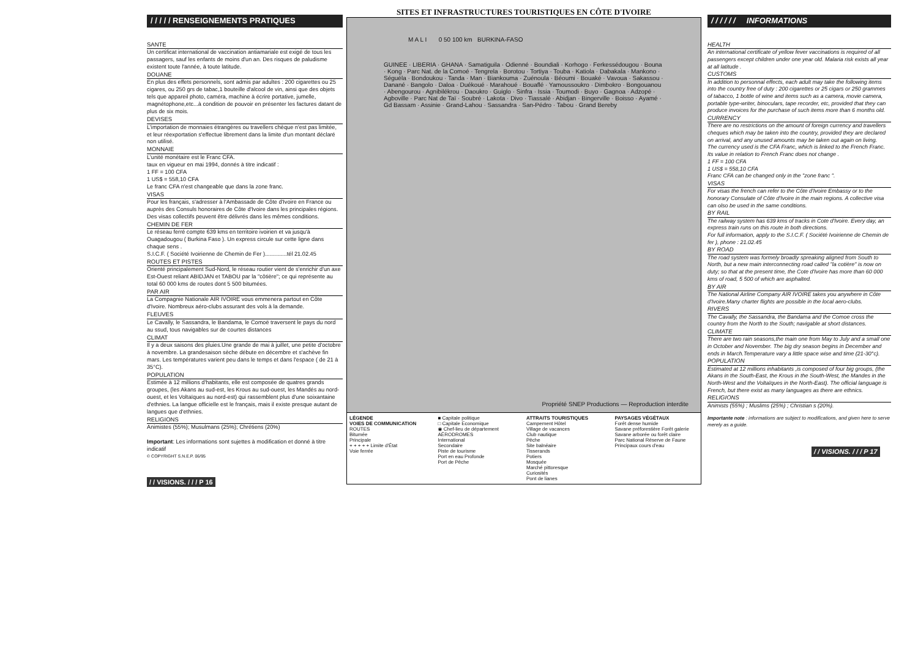/ / / / / RENSEIGNEMENTS PRATIQUES
SANTE
Un certificat international de vaccination antiamariale est exigé de tous les passagers, sauf les enfants de moins d'un an. Des risques de paludisme existent toute l'année, à toute latitude.
DOUANE
En plus des effets personnels, sont admis par adultes : 200 cigarettes ou 25 cigares, ou 250 grs de tabac,1 bouteille d'alcool de vin, ainsi que des objets tels que appareil photo, caméra, machine à écrire portative, jumelle, magnétophone,etc...à condition de pouvoir en présenter les factures datant de plus de six mois.
DEVISES
L'importation de monnaies étrangères ou travellers chèque n'est pas limitée, et leur réexportation s'effectue librement dans la limite d'un montant déclaré non utilisé.
MONNAIE
L'unité monétaire est le Franc CFA.
taux en vigueur en mai 1994, donnés à titre indicatif :
1 FF = 100 CFA
1 US$ = 558,10 CFA
Le franc CFA n'est changeable que dans la zone franc.
VISAS
Pour les français, s'adresser à l'Ambassade de Côte d'Ivoire en France ou auprès des Consuls honoraires de Côte d'Ivoire dans les principales régions. Des visas collectifs peuvent être délivrés dans les mêmes conditions.
CHEMIN DE FER
Le réseau ferré compte 639 kms en territoire ivoirien et va jusqu'à Ouagadougou ( Burkina Faso ). Un express circule sur cette ligne dans chaque sens .
S.I.C.F. ( Société Ivoirienne de Chemin de Fer )..............tél 21.02.45
ROUTES ET PISTES
Orienté principalement Sud-Nord, le réseau routier vient de s'enrichir d'un axe Est-Ouest reliant ABIDJAN et TABOU par la "côtière"; ce qui représente au total 60 000 kms de routes dont 5 500 bitumées.
PAR AIR
La Compagnie Nationale AIR IVOIRE vous emmenera partout en Côte d'Ivoire. Nombreux aéro-clubs assurant des vols à la demande.
FLEUVES
Le Cavally, le Sassandra, le Bandama, le Comoë traversent le pays du nord au ssud, tous navigables sur de courtes distances
CLIMAT
Il y a deux saisons des pluies.Une grande de mai à juillet, une petite d'octobre à novembre. La grandesaison sèche débute en décembre et s'achève fin mars. Les températures varient peu dans le temps et dans l'espace ( de 21 à 35°C).
POPULATION
Estimée à 12 millions d'habitants, elle est composée de quatres grands groupes, (les Akans au sud-est, les Krous au sud-ouest, les Mandés au nord-ouest, et les Voltaïques au nord-est) qui rassemblent plus d'une soixantaine d'ethnies. La langue officielle est le français, mais il existe presque autant de langues que d'ethnies.
RELIGIONS
Animistes (55%); Musulmans (25%); Chrétiens (20%)
Important: Les informations sont sujettes à modification et donné à titre indicatif
© COPYRIGHT S.N.E.P. 06/95
/ / VISIONS. / / / P 16
SITES ET INFRASTRUCTURES TOURISTIQUES EN CÔTE D'IVOIRE
M A L I 0 50 100 km BURKINA-FASO
GUINEE · LIBERIA · GHANA · Samatiguila · Odienné · Boundiali · Korhogo · Ferkessédougou · Bouna · Kong · Parc Nat. de la Comoé · Tengrela · Borotou · Tortiya · Touba · Katiola · Dabakala · Mankono · Séguéla · Bondoukou · Tanda · Man · Biankouma · Zuénoula · Béoumi · Bouaké · Vavoua · Sakassou · Danané · Bangolo · Daloa · Duékoué · Marahoué · Bouaflé · Yamoussoukro · Dimbokro · Bongouanou · Abengourou · Agnibilékrou · Daoukro · Guiglo · Sinfra · Issia · Toumodi · Buyo · Gagnoa · Adzopé · Agboville · Parc Nat de Taï · Soubré · Lakota · Divo · Tiassalé · Abidjan · Bingerville · Boisso · Ayamé · Gd Bassam · Assinie · Grand-Lahou · Sassandra · San-Pédro · Tabou · Grand Bereby
Propriété SNEP Productions — Reproduction interdite
LÉGENDE
VOIES DE COMMUNICATION
ROUTES
Bitumée
Principale
+ + + + + Limite d'État
Voie ferrée
■ Capitale politique
□ Capitale Economique
◉ Chef-lieu de département
AÉRODROMES
International
Secondaire
Piste de tourisme
Port en eau Profonde
Port de Pêche
ATTRAITS TOURISTIQUES
Campement Hôtel
Village de vacances
Club nautique
Pêche
Site balnéaire
Tisserands
Potiers
Mosquée
Marché pittoresque
Curiosités
Pont de lianes
PAYSAGES VÉGÉTAUX
Forêt dense humide
Savane préforestière Forêt galerie
Savane arborée ou forêt claire
Parc National Réserve de Faune
Principaux cours d'eau
/ / / / / / INFORMATIONS
HEALTH
An international certificate of yellow fever vaccinations is required of all passengers except children under one year old. Malaria risk exists all year at all latitude .
CUSTOMS
In addition to personnal effects, each adult may take the following items into the country free of duty : 200 cigarettes or 25 cigars or 250 grammes of tabacco, 1 bottle of wine and items such as a camera, movie camera, portable type-writer, binoculars, tape recorder, etc, provided that they can produce invoices for the purchase of such items more than 6 months old.
CURRENCY
There are no restrictions on the amount of foreign currency and travellers cheques which may be taken into the country, provided they are declared on arrival, and any unused amounts may be taken out again on living.
The currency used is the CFA Franc, which is linked to the French Franc. Its value in relation to French Franc does not change .
1 FF = 100 CFA
1 US$ = 558,10 CFA
Franc CFA can be changed only in the "zone franc ".
VISAS
For visas the french can refer to the Côte d'Ivoire Embassy or to the honorary Consulate of Côte d'Ivoire in the main regions. A collective visa can olso be used in the same conditions.
BY RAIL
The railway system has 639 kms of tracks in Cote d'Ivoire. Every day, an express train runs on this route in both directions.
For full information, apply to the S.I.C.F. ( Société Ivoirienne de Chemin de fer ), phone : 21.02.45
BY ROAD
The road system was formely broadly spreaking aligned from South to North, but a new main interconnecting road called "la cotière" is now on duty; so that at the present time, the Cote d'Ivoire has more than 60 000 kms of road, 5 500 of which are asphalted.
BY AIR
The National Airline Company AIR IVOIRE takes you anywhere in Côte d'Ivoire.Many charter flights are possible in the local aero-clubs.
RIVERS
The Cavally, the Sassandra, the Bandama and the Comoe cross the country from the North to the South; navigable at short distances.
CLIMATE
There are two rain seasons,the main one from May to July and a small one in October and November. The big dry season begins in December and ends in March.Temperature vary a little space wise and time (21-30°c).
POPULATION
Estimated at 12 millions inhabitants ,is composed of four big groups, (the Akans in the South-East, the Krous in the South-West, the Mandes in the North-West and the Voltaïques in the North-East). The official language is French, but there exist as many languages as there are ethnics.
RELIGIONS
Animists (55%) ; Muslims (25%) ; Christian s (20%).
Importante note : informations are subject to modifications, and given here to serve merely as a guide.
/ / VISIONS. / / / P 17